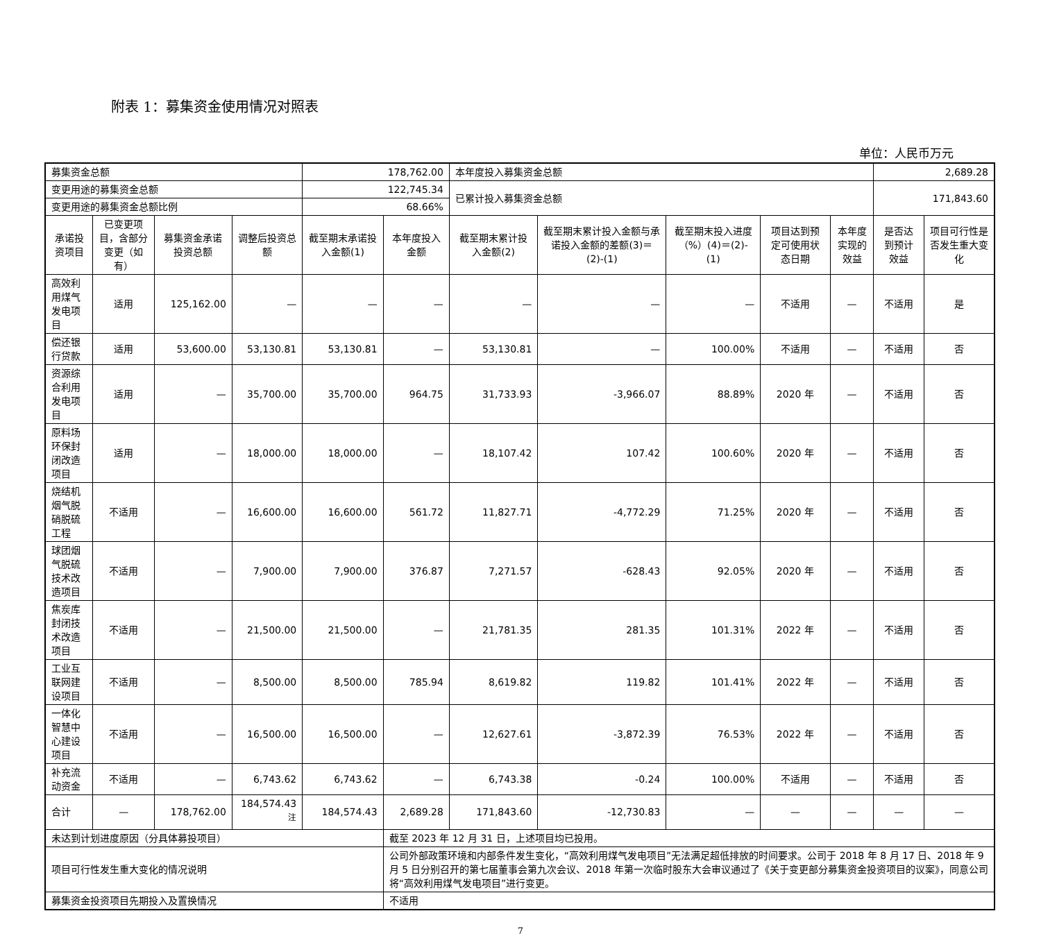附表 1：募集资金使用情况对照表
单位：人民币万元
| 募集资金总额 | | | | 178,762.00 | | 本年度投入募集资金总额 | | | | | 2,689.28 | |
| 变更用途的募集资金总额 | | | | 122,745.34 | | 已累计投入募集资金总额 | | | | | 171,843.60 | |
| 变更用途的募集资金总额比例 | | | | 68.66% | | | | | | | | |
| 承诺投资项目 | 已变更项目，含部分变更（如有） | 募集资金承诺投资总额 | 调整后投资总额 | 截至期末承诺投入金额(1) | 本年度投入金额 | 截至期末累计投入金额(2) | 截至期末累计投入金额与承诺投入金额的差额(3)＝(2)-(1) | 截至期末投入进度（%）(4)＝(2)-(1) | 项目达到预定可使用状态日期 | 本年度实现的效益 | 是否达到预计效益 | 项目可行性是否发生重大变化 |
| 高效利用煤气发电项目 | 适用 | 125,162.00 | — | — | — | — | — | — | 不适用 | — | 不适用 | 是 |
| 偿还银行贷款 | 适用 | 53,600.00 | 53,130.81 | 53,130.81 | — | 53,130.81 | — | 100.00% | 不适用 | — | 不适用 | 否 |
| 资源综合利用发电项目 | 适用 | — | 35,700.00 | 35,700.00 | 964.75 | 31,733.93 | -3,966.07 | 88.89% | 2020 年 | — | 不适用 | 否 |
| 原料场环保封闭改造项目 | 适用 | — | 18,000.00 | 18,000.00 | — | 18,107.42 | 107.42 | 100.60% | 2020 年 | — | 不适用 | 否 |
| 烧结机烟气脱硝脱硫工程 | 不适用 | — | 16,600.00 | 16,600.00 | 561.72 | 11,827.71 | -4,772.29 | 71.25% | 2020 年 | — | 不适用 | 否 |
| 球团烟气脱硫技术改造项目 | 不适用 | — | 7,900.00 | 7,900.00 | 376.87 | 7,271.57 | -628.43 | 92.05% | 2020 年 | — | 不适用 | 否 |
| 焦炭库封闭技术改造项目 | 不适用 | — | 21,500.00 | 21,500.00 | — | 21,781.35 | 281.35 | 101.31% | 2022 年 | — | 不适用 | 否 |
| 工业互联网建设项目 | 不适用 | — | 8,500.00 | 8,500.00 | 785.94 | 8,619.82 | 119.82 | 101.41% | 2022 年 | — | 不适用 | 否 |
| 一体化智慧中心建设项目 | 不适用 | — | 16,500.00 | 16,500.00 | — | 12,627.61 | -3,872.39 | 76.53% | 2022 年 | — | 不适用 | 否 |
| 补充流动资金 | 不适用 | — | 6,743.62 | 6,743.62 | — | 6,743.38 | -0.24 | 100.00% | 不适用 | — | 不适用 | 否 |
| 合计 | — | 178,762.00 | 184,574.43 <sup>注</sup> | 184,574.43 | 2,689.28 | 171,843.60 | -12,730.83 | — | — | — | — | — |
| 未达到计划进度原因（分具体募投项目） | | | | | 截至 2023 年 12 月 31 日，上述项目均已投用。 | | | | | | | |
| 项目可行性发生重大变化的情况说明 | | | | | 公司外部政策环境和内部条件发生变化，“高效利用煤气发电项目”无法满足超低排放的时间要求。公司于 2018 年 8 月 17 日、2018 年 9 月 5 日分别召开的第七届董事会第九次会议、2018 年第一次临时股东大会审议通过了《关于变更部分募集资金投资项目的议案》，同意公司将“高效利用煤气发电项目”进行变更。 | | | | | | | |
| 募集资金投资项目先期投入及置换情况 | | | | | 不适用 | | | | | | | |
7